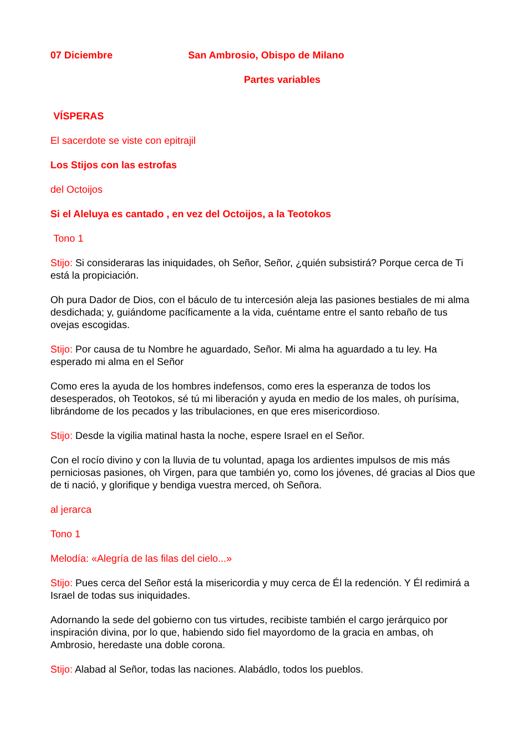07 Diciembre San Ambrosio, Obispo de Milano
Partes variables
VÍSPERAS
El sacerdote se viste con epitrajil
Los Stijos con las estrofas
del Octoijos
Si el Aleluya es cantado , en vez del Octoijos, a la Teotokos
Tono 1
Stijo: Si consideraras las iniquidades, oh Señor, Señor, ¿quién subsistirá? Porque cerca de Ti está la propiciación.
Oh pura Dador de Dios, con el báculo de tu intercesión aleja las pasiones bestiales de mi alma desdichada; y, guiándome pacíficamente a la vida, cuéntame entre el santo rebaño de tus ovejas escogidas.
Stijo: Por causa de tu Nombre he aguardado, Señor. Mi alma ha aguardado a tu ley. Ha esperado mi alma en el Señor
Como eres la ayuda de los hombres indefensos, como eres la esperanza de todos los desesperados, oh Teotokos, sé tú mi liberación y ayuda en medio de los males, oh purísima, librándome de los pecados y las tribulaciones, en que eres misericordioso.
Stijo: Desde la vigilia matinal hasta la noche, espere Israel en el Señor.
Con el rocío divino y con la lluvia de tu voluntad, apaga los ardientes impulsos de mis más perniciosas pasiones, oh Virgen, para que también yo, como los jóvenes, dé gracias al Dios que de ti nació, y glorifique y bendiga vuestra merced, oh Señora.
al jerarca
Tono 1
Melodía: «Alegría de las filas del cielo...»
Stijo: Pues cerca del Señor está la misericordia y muy cerca de Él la redención. Y Él redimirá a Israel de todas sus iniquidades.
Adornando la sede del gobierno con tus virtudes, recibiste también el cargo jerárquico por inspiración divina, por lo que, habiendo sido fiel mayordomo de la gracia en ambas, oh Ambrosio, heredaste una doble corona.
Stijo: Alabad al Señor, todas las naciones. Alabádlo, todos los pueblos.